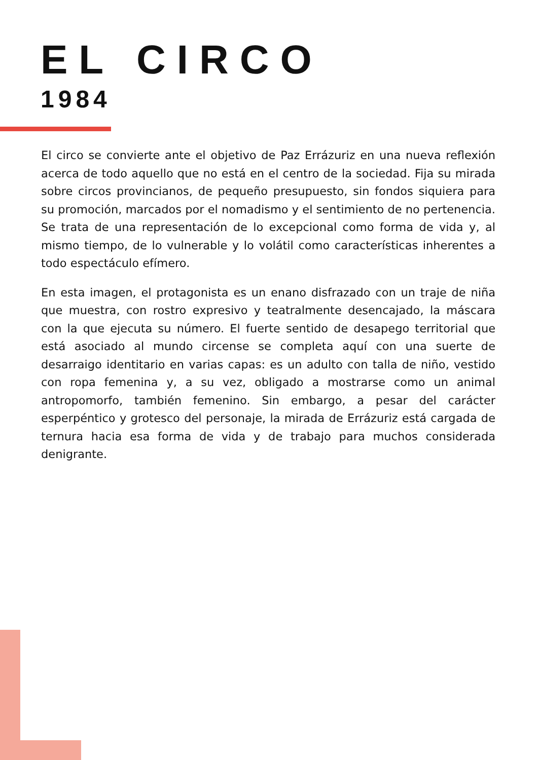EL CIRCO
1984
El circo se convierte ante el objetivo de Paz Errázuriz en una nueva reflexión acerca de todo aquello que no está en el centro de la sociedad. Fija su mirada sobre circos provincianos, de pequeño presupuesto, sin fondos siquiera para su promoción, marcados por el nomadismo y el sentimiento de no pertenencia. Se trata de una representación de lo excepcional como forma de vida y, al mismo tiempo, de lo vulnerable y lo volátil como características inherentes a todo espectáculo efímero.
En esta imagen, el protagonista es un enano disfrazado con un traje de niña que muestra, con rostro expresivo y teatralmente desencajado, la máscara con la que ejecuta su número. El fuerte sentido de desapego territorial que está asociado al mundo circense se completa aquí con una suerte de desarraigo identitario en varias capas: es un adulto con talla de niño, vestido con ropa femenina y, a su vez, obligado a mostrarse como un animal antropomorfo, también femenino. Sin embargo, a pesar del carácter esperpéntico y grotesco del personaje, la mirada de Errázuriz está cargada de ternura hacia esa forma de vida y de trabajo para muchos considerada denigrante.